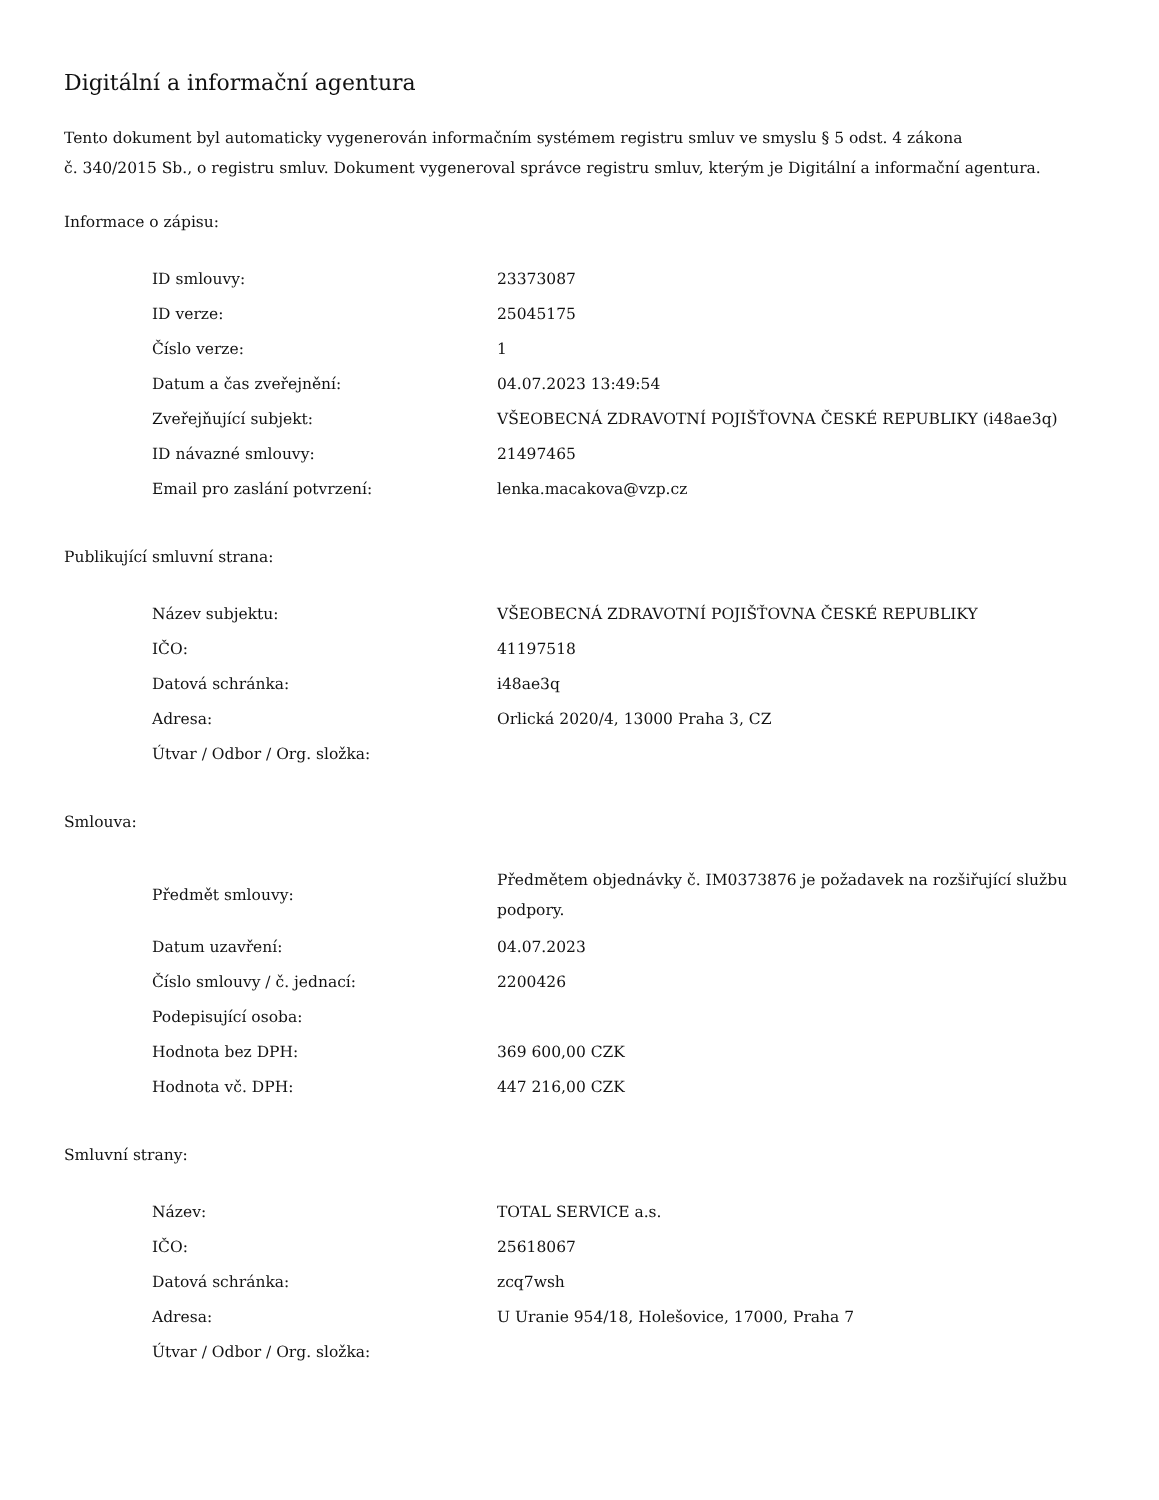Digitální a informační agentura
Tento dokument byl automaticky vygenerován informačním systémem registru smluv ve smyslu § 5 odst. 4 zákona
č. 340/2015 Sb., o registru smluv. Dokument vygeneroval správce registru smluv, kterým je Digitální a informační agentura.
Informace o zápisu:
| ID smlouvy: | 23373087 |
| ID verze: | 25045175 |
| Číslo verze: | 1 |
| Datum a čas zveřejnění: | 04.07.2023 13:49:54 |
| Zveřejňující subjekt: | VŠEOBECNÁ ZDRAVOTNÍ POJIŠŤOVNA ČESKÉ REPUBLIKY (i48ae3q) |
| ID návazné smlouvy: | 21497465 |
| Email pro zaslání potvrzení: | lenka.macakova@vzp.cz |
Publikující smluvní strana:
| Název subjektu: | VŠEOBECNÁ ZDRAVOTNÍ POJIŠŤOVNA ČESKÉ REPUBLIKY |
| IČO: | 41197518 |
| Datová schránka: | i48ae3q |
| Adresa: | Orlická 2020/4, 13000 Praha 3, CZ |
| Útvar / Odbor / Org. složka: | |
Smlouva:
| Předmět smlouvy: | Předmětem objednávky č. IM0373876 je požadavek na rozšiřující službu podpory. |
| Datum uzavření: | 04.07.2023 |
| Číslo smlouvy / č. jednací: | 2200426 |
| Podepisující osoba: | |
| Hodnota bez DPH: | 369 600,00 CZK |
| Hodnota vč. DPH: | 447 216,00 CZK |
Smluvní strany:
| Název: | TOTAL SERVICE a.s. |
| IČO: | 25618067 |
| Datová schránka: | zcq7wsh |
| Adresa: | U Uranie 954/18, Holešovice, 17000, Praha 7 |
| Útvar / Odbor / Org. složka: | |